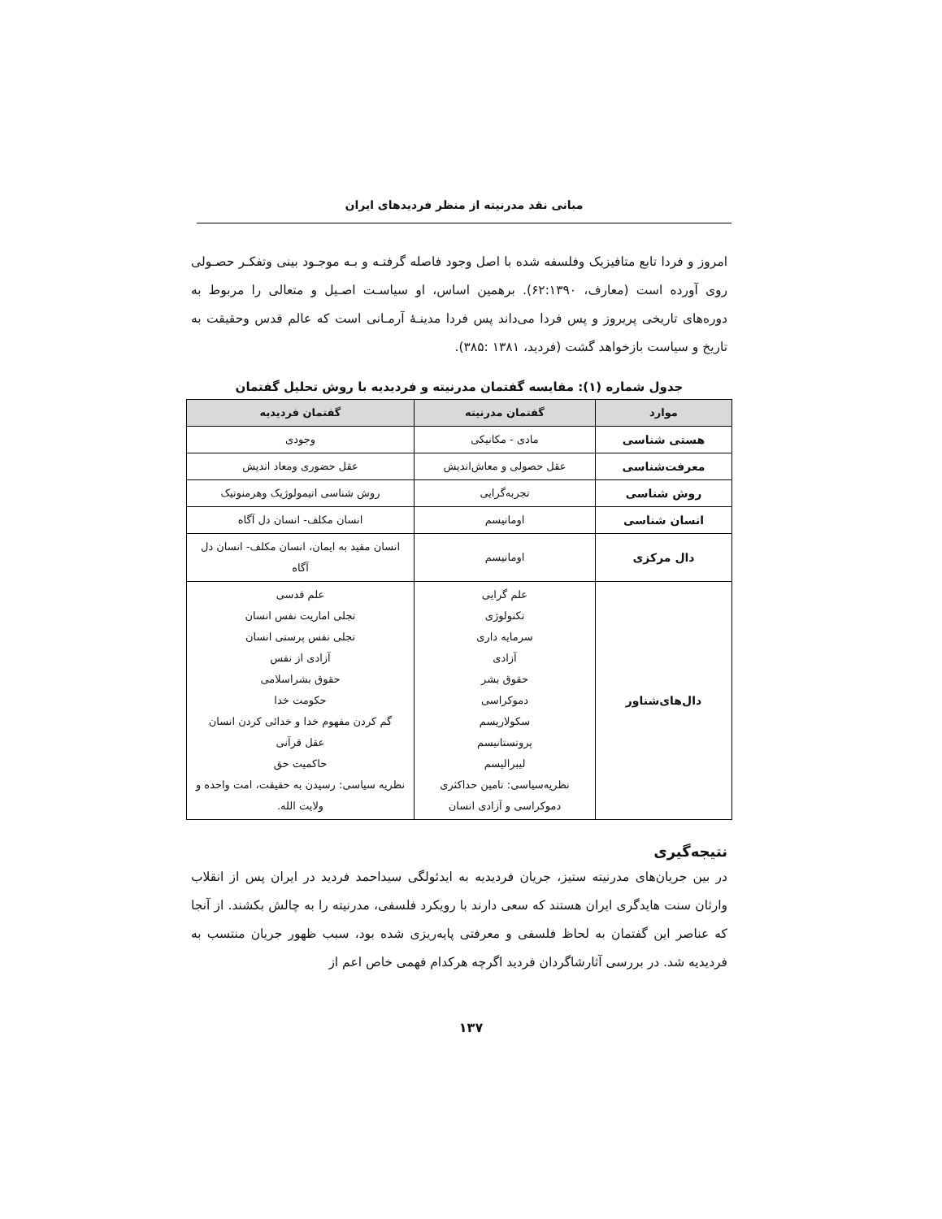مبانی نقد مدرنیته از منظر فردیدهای ایران
امروز و فردا تابع متافیزیک وفلسفه شده با اصل وجود فاصله گرفتـه و بـه موجـود بینی وتفکـر حصـولی روی آورده است (معارف، ۶۲:۱۳۹۰). برهمین اساس، او سیاسـت اصـیل و متعالی را مربوط به دوره‌های تاریخی پریروز و پس فردا می‌داند پس فردا مدینـۀ آرمـانی است که عالم قدس وحقیقت به تاریخ و سیاست بازخواهد گشت (فردید، ۱۳۸۱ :۳۸۵).
جدول شماره (۱): مقایسه گفتمان مدرنیته و فردیدیه با روش تحلیل گفتمان
| موارد | گفتمان مدرنیته | گفتمان فردیدیه |
| --- | --- | --- |
| هستی شناسی | مادی - مکانیکی | وجودی |
| معرفت‌شناسی | عقل حصولی و معاش‌اندیش | عقل حضوری ومعاد اندیش |
| روش شناسی | تجربه‌گرایی | روش شناسی اتیمولوژیک وهرمنوتیک |
| انسان شناسی | اومانیسم | انسان مکلف- انسان دل آگاه |
| دال مرکزی | اومانیسم | انسان مقید به ایمان، انسان مکلف- انسان دل آگاه |
| دال‌های‌شناور | علم گرایی تکنولوژی سرمایه داری آزادی حقوق بشر دموکراسی سکولاریسم پروتستانیسم لیبرالیسم نظریه‌سیاسی: تامین حداکثری دموکراسی و آزادی انسان | علم قدسی تجلی اماریت نفس انسان تجلی نفس پرستی انسان آزادی از نفس حقوق بشراسلامی حکومت خدا گم کردن مفهوم خدا و خدائی کردن انسان عقل قرآنی حاکمیت حق نظریه سیاسی: رسیدن به حقیقت، امت واحده و ولایت الله. |
نتیجه‌گیری
در بین جریان‌های مدرنیته ستیز، جریان فردیدیه به ایدئولگی سیداحمد فردید در ایران پس از انقلاب وارثان سنت هایدگری ایران هستند که سعی دارند با رویکرد فلسفی، مدرنیته را به چالش بکشند. از آنجا که عناصر این گفتمان به لحاظ فلسفی و معرفتی پایه‌ریزی شده بود، سبب ظهور جریان منتسب به فردیدیه شد. در بررسی آثارشاگردان فردید اگرچه هرکدام فهمی خاص اعم از
۱۳۷